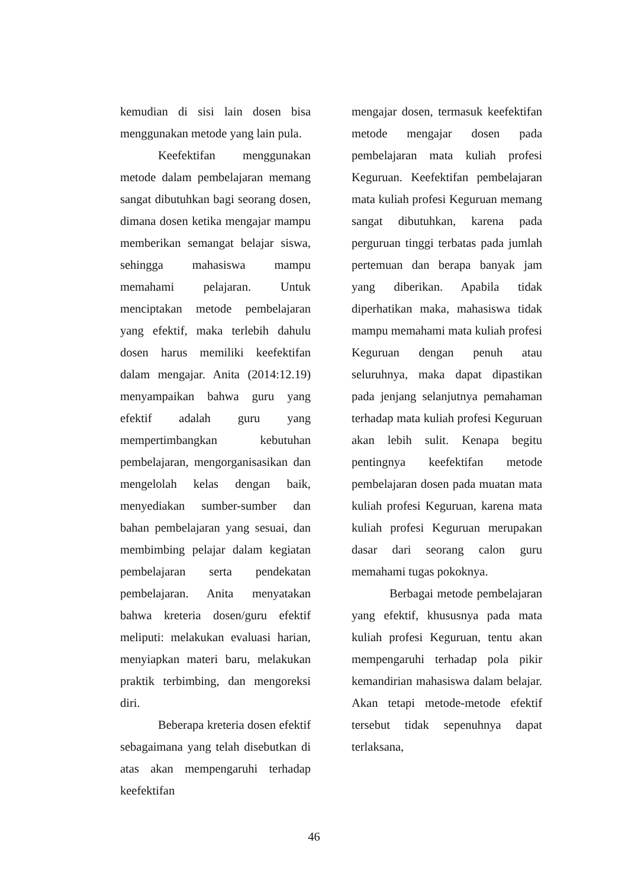kemudian di sisi lain dosen bisa menggunakan metode yang lain pula.
Keefektifan menggunakan metode dalam pembelajaran memang sangat dibutuhkan bagi seorang dosen, dimana dosen ketika mengajar mampu memberikan semangat belajar siswa, sehingga mahasiswa mampu memahami pelajaran. Untuk menciptakan metode pembelajaran yang efektif, maka terlebih dahulu dosen harus memiliki keefektifan dalam mengajar. Anita (2014:12.19) menyampaikan bahwa guru yang efektif adalah guru yang mempertimbangkan kebutuhan pembelajaran, mengorganisasikan dan mengelolah kelas dengan baik, menyediakan sumber-sumber dan bahan pembelajaran yang sesuai, dan membimbing pelajar dalam kegiatan pembelajaran serta pendekatan pembelajaran. Anita menyatakan bahwa kreteria dosen/guru efektif meliputi: melakukan evaluasi harian, menyiapkan materi baru, melakukan praktik terbimbing, dan mengoreksi diri.
Beberapa kreteria dosen efektif sebagaimana yang telah disebutkan di atas akan mempengaruhi terhadap keefektifan
mengajar dosen, termasuk keefektifan metode mengajar dosen pada pembelajaran mata kuliah profesi Keguruan. Keefektifan pembelajaran mata kuliah profesi Keguruan memang sangat dibutuhkan, karena pada perguruan tinggi terbatas pada jumlah pertemuan dan berapa banyak jam yang diberikan. Apabila tidak diperhatikan maka, mahasiswa tidak mampu memahami mata kuliah profesi Keguruan dengan penuh atau seluruhnya, maka dapat dipastikan pada jenjang selanjutnya pemahaman terhadap mata kuliah profesi Keguruan akan lebih sulit. Kenapa begitu pentingnya keefektifan metode pembelajaran dosen pada muatan mata kuliah profesi Keguruan, karena mata kuliah profesi Keguruan merupakan dasar dari seorang calon guru memahami tugas pokoknya.
Berbagai metode pembelajaran yang efektif, khususnya pada mata kuliah profesi Keguruan, tentu akan mempengaruhi terhadap pola pikir kemandirian mahasiswa dalam belajar. Akan tetapi metode-metode efektif tersebut tidak sepenuhnya dapat terlaksana,
46